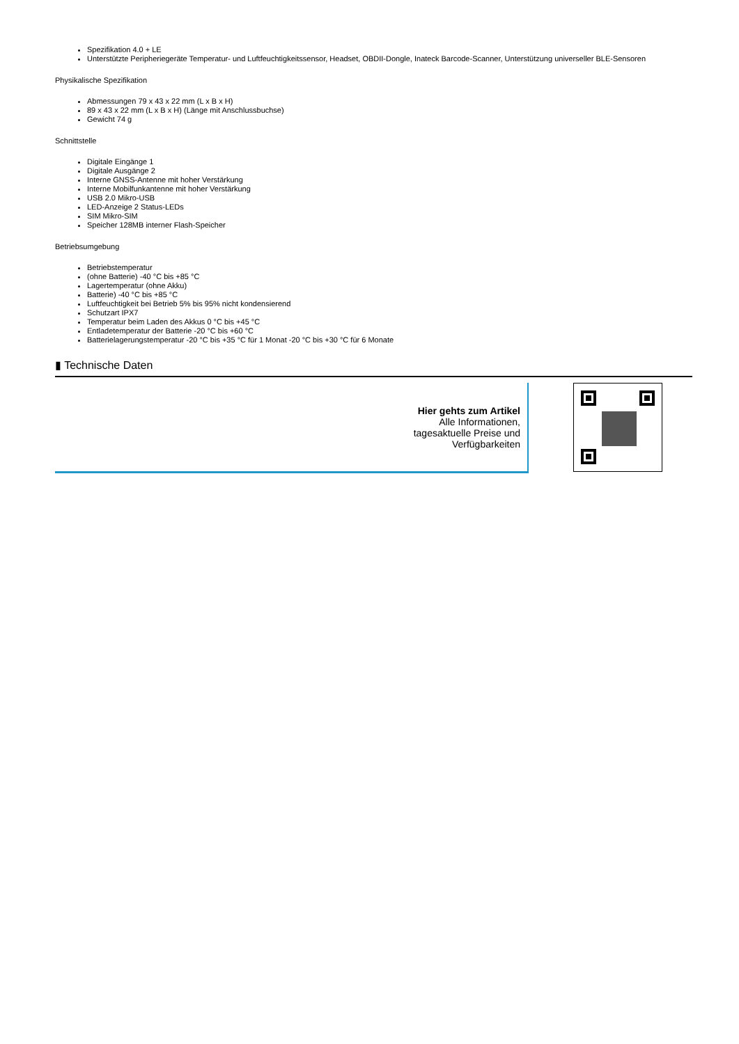Spezifikation 4.0 + LE
Unterstützte Peripheriegeräte Temperatur- und Luftfeuchtigkeitssensor, Headset, OBDII-Dongle, Inateck Barcode-Scanner, Unterstützung universeller BLE-Sensoren
Physikalische Spezifikation
Abmessungen 79 x 43 x 22 mm (L x B x H)
89 x 43 x 22 mm (L x B x H) (Länge mit Anschlussbuchse)
Gewicht 74 g
Schnittstelle
Digitale Eingänge 1
Digitale Ausgänge 2
Interne GNSS-Antenne mit hoher Verstärkung
Interne Mobilfunkantenne mit hoher Verstärkung
USB 2.0 Mikro-USB
LED-Anzeige 2 Status-LEDs
SIM Mikro-SIM
Speicher 128MB interner Flash-Speicher
Betriebsumgebung
Betriebstemperatur
(ohne Batterie) -40 °C bis +85 °C
Lagertemperatur (ohne Akku)
Batterie) -40 °C bis +85 °C
Luftfeuchtigkeit bei Betrieb 5% bis 95% nicht kondensierend
Schutzart IPX7
Temperatur beim Laden des Akkus 0 °C bis +45 °C
Entladetemperatur der Batterie -20 °C bis +60 °C
Batterielagerungstemperatur -20 °C bis +35 °C für 1 Monat -20 °C bis +30 °C für 6 Monate
▮ Technische Daten
Hier gehts zum Artikel
Alle Informationen,
tagesaktuelle Preise und
Verfügbarkeiten